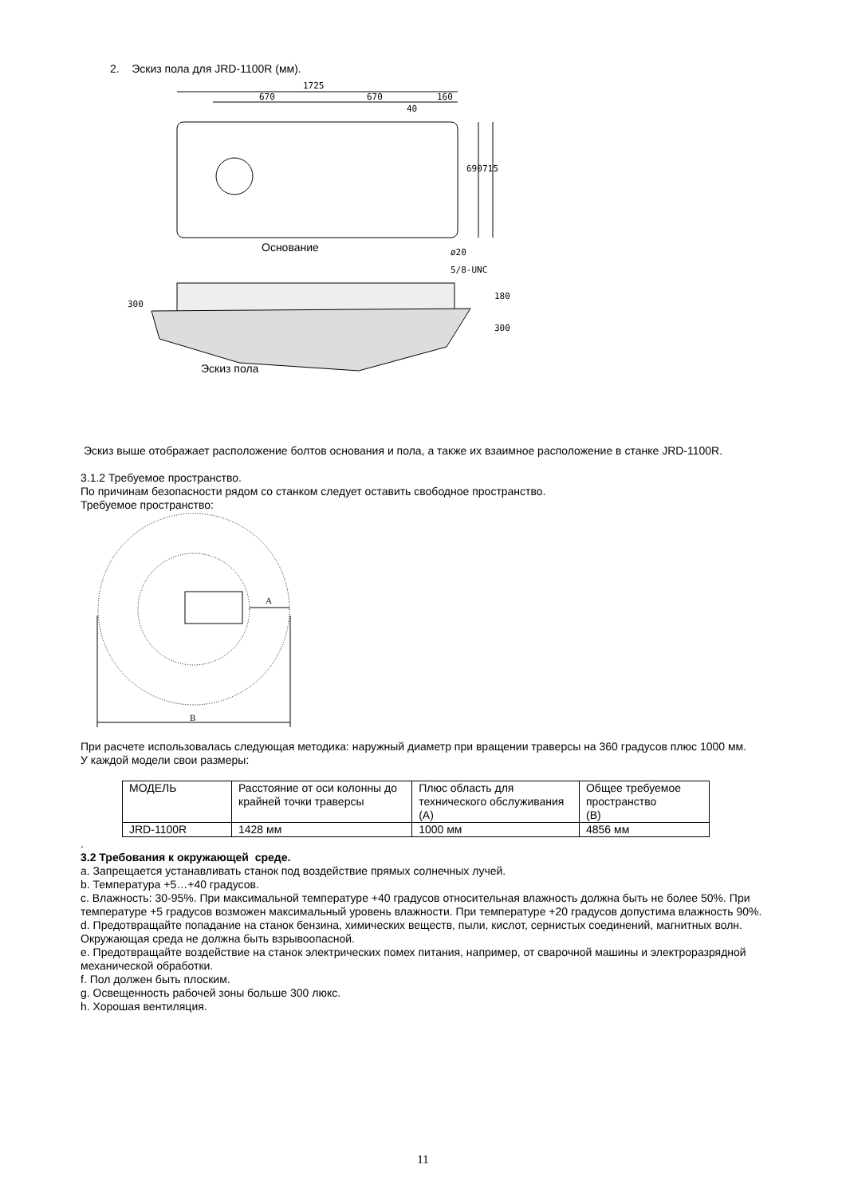2. Эскиз пола для JRD-1100R (мм).
1725
670
670
160
40
690
715
ø20
5/8-UNC
300
180
300
Основание
Эскиз пола
Эскиз выше отображает расположение болтов основания и пола, а также их взаимное расположение в станке JRD-1100R.
3.1.2 Требуемое пространство.
По причинам безопасности рядом со станком следует оставить свободное пространство.
Требуемое пространство:
A
B
При расчете использовалась следующая методика: наружный диаметр при вращении траверсы на 360 градусов плюс 1000 мм.
У каждой модели свои размеры:
| МОДЕЛЬ | Расстояние от оси колонны до крайней точки траверсы | Плюс область для технического обслуживания (A) | Общее требуемое пространство (B) |
| JRD-1100R | 1428 мм | 1000 мм | 4856 мм |
.
3.2 Требования к окружающей среде.
a. Запрещается устанавливать станок под воздействие прямых солнечных лучей.
b. Температура +5…+40 градусов.
c. Влажность: 30-95%. При максимальной температуре +40 градусов относительная влажность должна быть не более 50%. При температуре +5 градусов возможен максимальный уровень влажности. При температуре +20 градусов допустима влажность 90%.
d. Предотвращайте попадание на станок бензина, химических веществ, пыли, кислот, сернистых соединений, магнитных волн. Окружающая среда не должна быть взрывоопасной.
e. Предотвращайте воздействие на станок электрических помех питания, например, от сварочной машины и электроразрядной механической обработки.
f. Пол должен быть плоским.
g. Освещенность рабочей зоны больше 300 люкс.
h. Хорошая вентиляция.
11